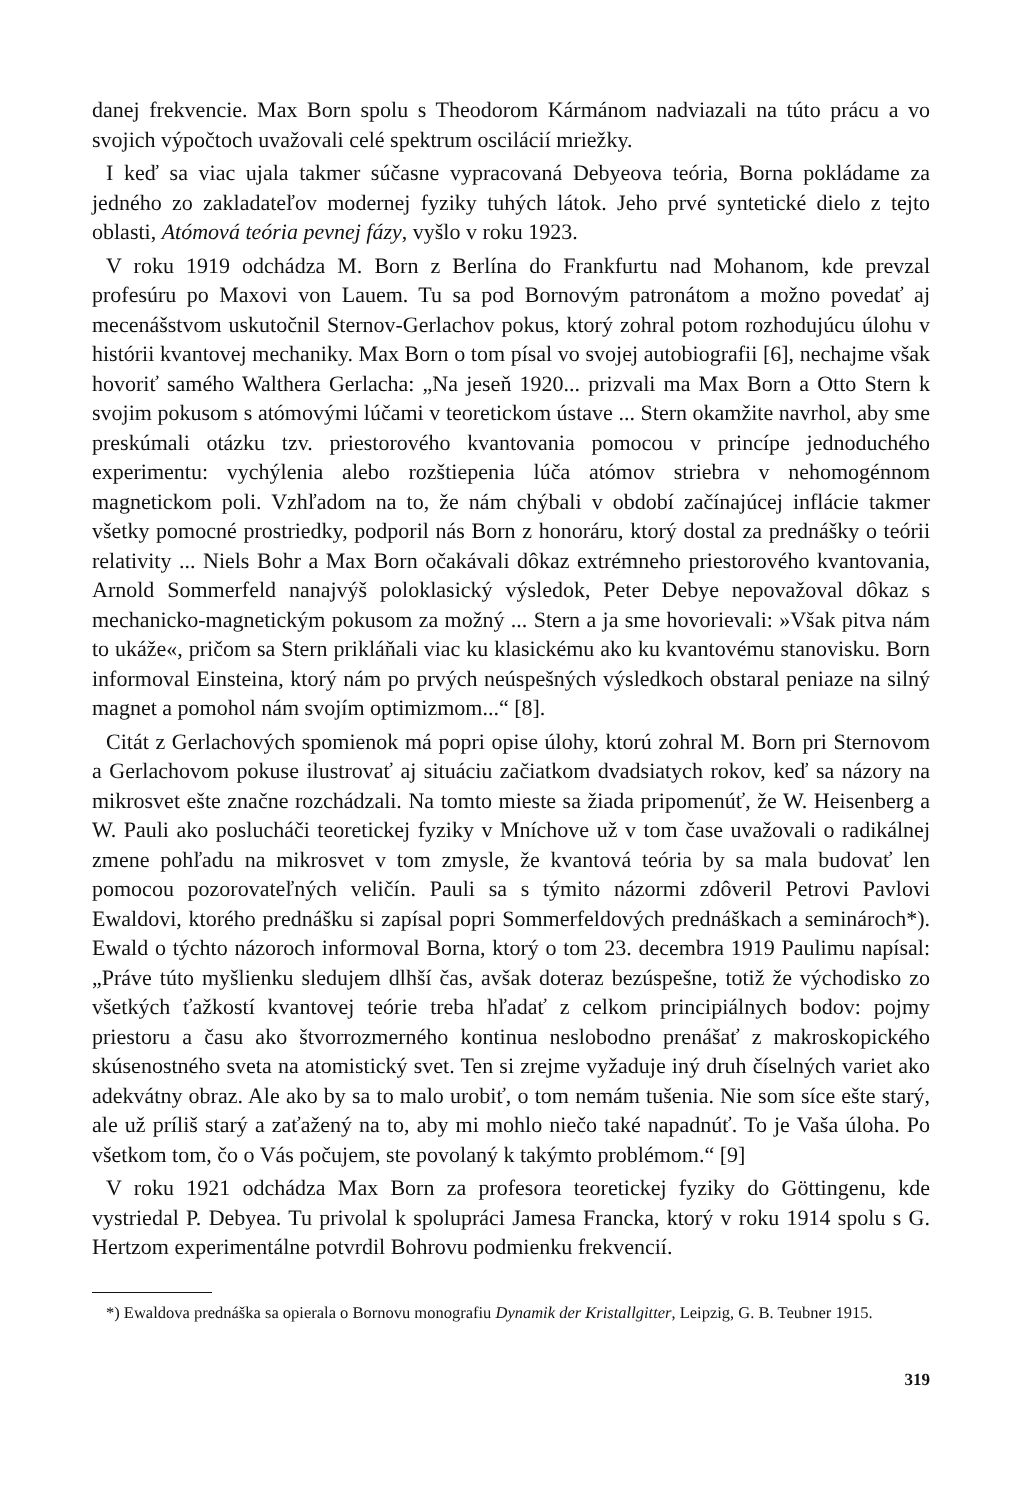danej frekvencie. Max Born spolu s Theodorom Kármánom nadviazali na túto prácu a vo svojich výpočtoch uvažovali celé spektrum oscilácií mriežky.
I keď sa viac ujala takmer súčasne vypracovaná Debyeova teória, Borna pokládame za jedného zo zakladateľov modernej fyziky tuhých látok. Jeho prvé syntetické dielo z tejto oblasti, Atómová teória pevnej fázy, vyšlo v roku 1923.
V roku 1919 odchádza M. Born z Berlína do Frankfurtu nad Mohanom, kde prevzal profesúru po Maxovi von Lauem. Tu sa pod Bornovým patronátom a možno povedať aj mecenášstvom uskutočnil Sternov-Gerlachov pokus, ktorý zohral potom rozhodujúcu úlohu v histórii kvantovej mechaniky. Max Born o tom písal vo svojej autobiografii [6], nechajme však hovoriť samého Walthera Gerlacha: „Na jeseň 1920... prizvali ma Max Born a Otto Stern k svojim pokusom s atómovými lúčami v teoretickom ústave ... Stern okamžite navrhol, aby sme preskúmali otázku tzv. priestorového kvantovania pomocou v princípe jednoduchého experimentu: vychýlenia alebo rozštiepenia lúča atómov striebra v nehomogénnom magnetickom poli. Vzhľadom na to, že nám chýbali v období začínajúcej inflácie takmer všetky pomocné prostriedky, podporil nás Born z honoráru, ktorý dostal za prednášky o teórii relativity ... Niels Bohr a Max Born očakávali dôkaz extrémneho priestorového kvantovania, Arnold Sommerfeld nanajvýš poloklasický výsledok, Peter Debye nepovažoval dôkaz s mechanicko-magnetickým pokusom za možný ... Stern a ja sme hovorievali: »Však pitva nám to ukáže«, pričom sa Stern prikláňali viac ku klasickému ako ku kvantovému stanovisku. Born informoval Einsteina, ktorý nám po prvých neúspešných výsledkoch obstaral peniaze na silný magnet a pomohol nám svojím optimizmom...“ [8].
Citát z Gerlachových spomienok má popri opise úlohy, ktorú zohral M. Born pri Sternovom a Gerlachovom pokuse ilustrovať aj situáciu začiatkom dvadsiatych rokov, keď sa názory na mikrosvet ešte značne rozchádzali. Na tomto mieste sa žiada pripomenúť, že W. Heisenberg a W. Pauli ako poslucháči teoretickej fyziky v Mníchove už v tom čase uvažovali o radikálnej zmene pohľadu na mikrosvet v tom zmysle, že kvantová teória by sa mala budovať len pomocou pozorovateľných veličín. Pauli sa s týmito názormi zdôveril Petrovi Pavlovi Ewaldovi, ktorého prednášku si zapísal popri Sommerfeldových prednáškach a seminároch*). Ewald o týchto názoroch informoval Borna, ktorý o tom 23. decembra 1919 Paulimu napísal: „Práve túto myšlienku sledujem dlhší čas, avšak doteraz bezúspešne, totiž že východisko zo všetkých ťažkostí kvantovej teórie treba hľadať z celkom principiálnych bodov: pojmy priestoru a času ako štvorrozmerného kontinua neslobodno prenášať z makroskopického skúsenostného sveta na atomistický svet. Ten si zrejme vyžaduje iný druh číselných variet ako adekvátny obraz. Ale ako by sa to malo urobiť, o tom nemám tušenia. Nie som síce ešte starý, ale už príliš starý a zaťažený na to, aby mi mohlo niečo také napadnúť. To je Vaša úloha. Po všetkom tom, čo o Vás počujem, ste povolaný k takýmto problémom.“ [9]
V roku 1921 odchádza Max Born za profesora teoretickej fyziky do Göttingenu, kde vystriedal P. Debyea. Tu privolal k spolupráci Jamesa Francka, ktorý v roku 1914 spolu s G. Hertzom experimentálne potvrdil Bohrovu podmienku frekvencií.
*) Ewaldova prednáška sa opierala o Bornovu monografiu Dynamik der Kristallgitter, Leipzig, G. B. Teubner 1915.
319